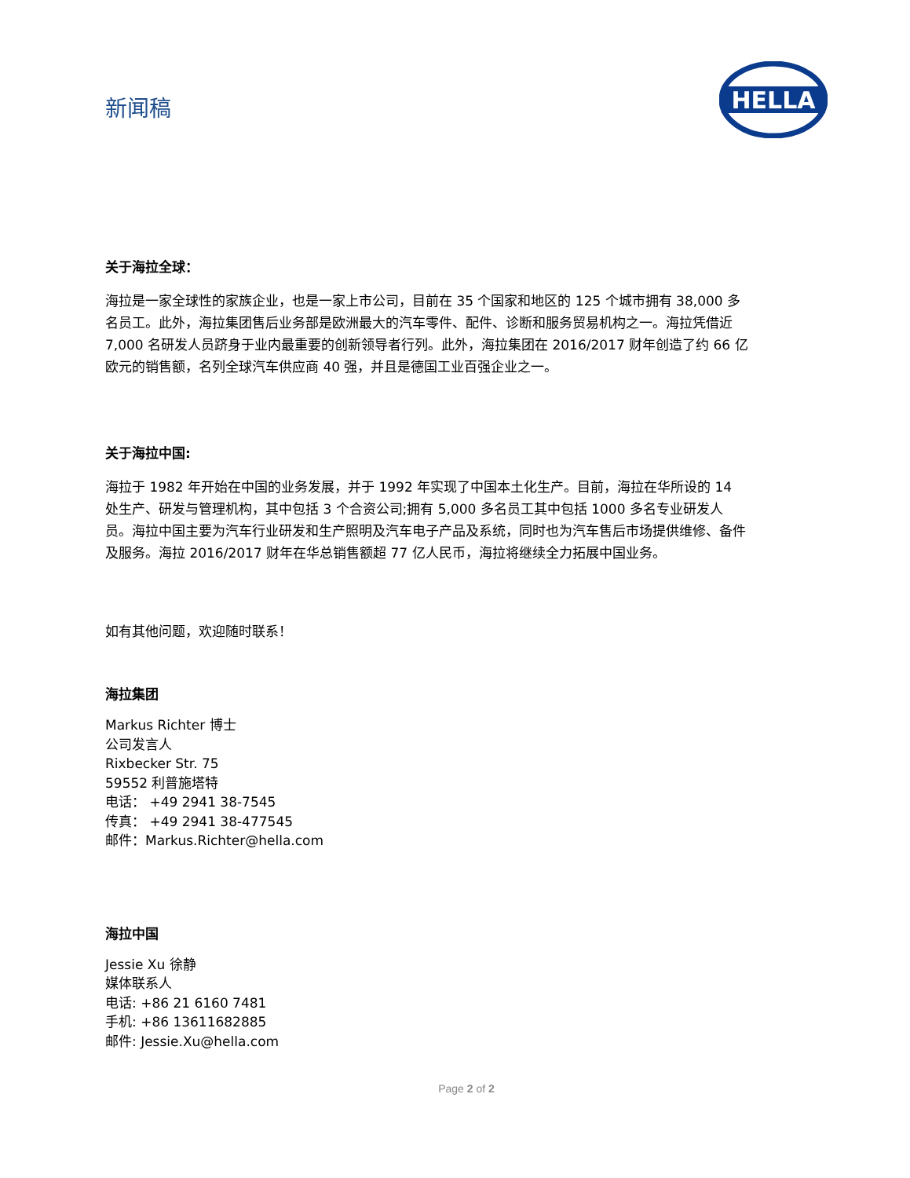新闻稿
HELLA
关于海拉全球：
海拉是一家全球性的家族企业，也是一家上市公司，目前在 35 个国家和地区的 125 个城市拥有 38,000 多名员工。此外，海拉集团售后业务部是欧洲最大的汽车零件、配件、诊断和服务贸易机构之一。海拉凭借近 7,000 名研发人员跻身于业内最重要的创新领导者行列。此外，海拉集团在 2016/2017 财年创造了约 66 亿欧元的销售额，名列全球汽车供应商 40 强，并且是德国工业百强企业之一。
关于海拉中国:
海拉于 1982 年开始在中国的业务发展，并于 1992 年实现了中国本土化生产。目前，海拉在华所设的 14 处生产、研发与管理机构，其中包括 3 个合资公司;拥有 5,000 多名员工其中包括 1000 多名专业研发人员。海拉中国主要为汽车行业研发和生产照明及汽车电子产品及系统，同时也为汽车售后市场提供维修、备件及服务。海拉 2016/2017 财年在华总销售额超 77 亿人民币，海拉将继续全力拓展中国业务。
如有其他问题，欢迎随时联系！
海拉集团
Markus Richter 博士
公司发言人
Rixbecker Str. 75
59552 利普施塔特
电话： +49 2941 38-7545
传真： +49 2941 38-477545
邮件：Markus.Richter@hella.com
海拉中国
Jessie Xu 徐静
媒体联系人
电话: +86 21 6160 7481
手机: +86 13611682885
邮件: Jessie.Xu@hella.com
Page 2 of 2